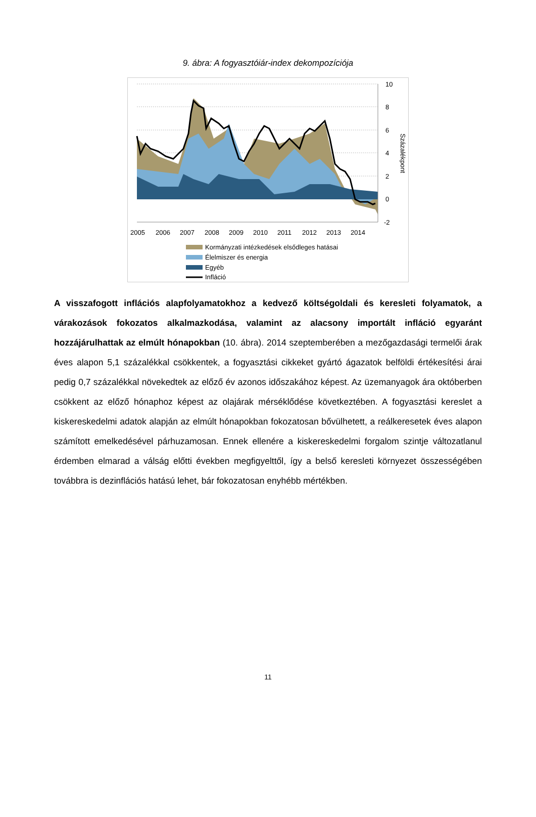9. ábra: A fogyasztóiár-index dekompozíciója
10
8
6
4
2
0
-2
Százalékpont
2005
2006
2007
2008
2009
2010
2011
2012
2013
2014
Kormányzati intézkedések elsődleges hatásai
Élelmiszer és energia
Egyéb
Infláció
A visszafogott inflációs alapfolyamatokhoz a kedvező költségoldali és keresleti folyamatok, a várakozások fokozatos alkalmazkodása, valamint az alacsony importált infláció egyaránt hozzájárulhattak az elmúlt hónapokban (10. ábra). 2014 szeptemberében a mezőgazdasági termelői árak éves alapon 5,1 százalékkal csökkentek, a fogyasztási cikkeket gyártó ágazatok belföldi értékesítési árai pedig 0,7 százalékkal növekedtek az előző év azonos időszakához képest. Az üzemanyagok ára októberben csökkent az előző hónaphoz képest az olajárak mérséklődése következtében. A fogyasztási kereslet a kiskereskedelmi adatok alapján az elmúlt hónapokban fokozatosan bővülhetett, a reálkeresetek éves alapon számított emelkedésével párhuzamosan. Ennek ellenére a kiskereskedelmi forgalom szintje változatlanul érdemben elmarad a válság előtti években megfigyelttől, így a belső keresleti környezet összességében továbbra is dezinflációs hatású lehet, bár fokozatosan enyhébb mértékben.
11